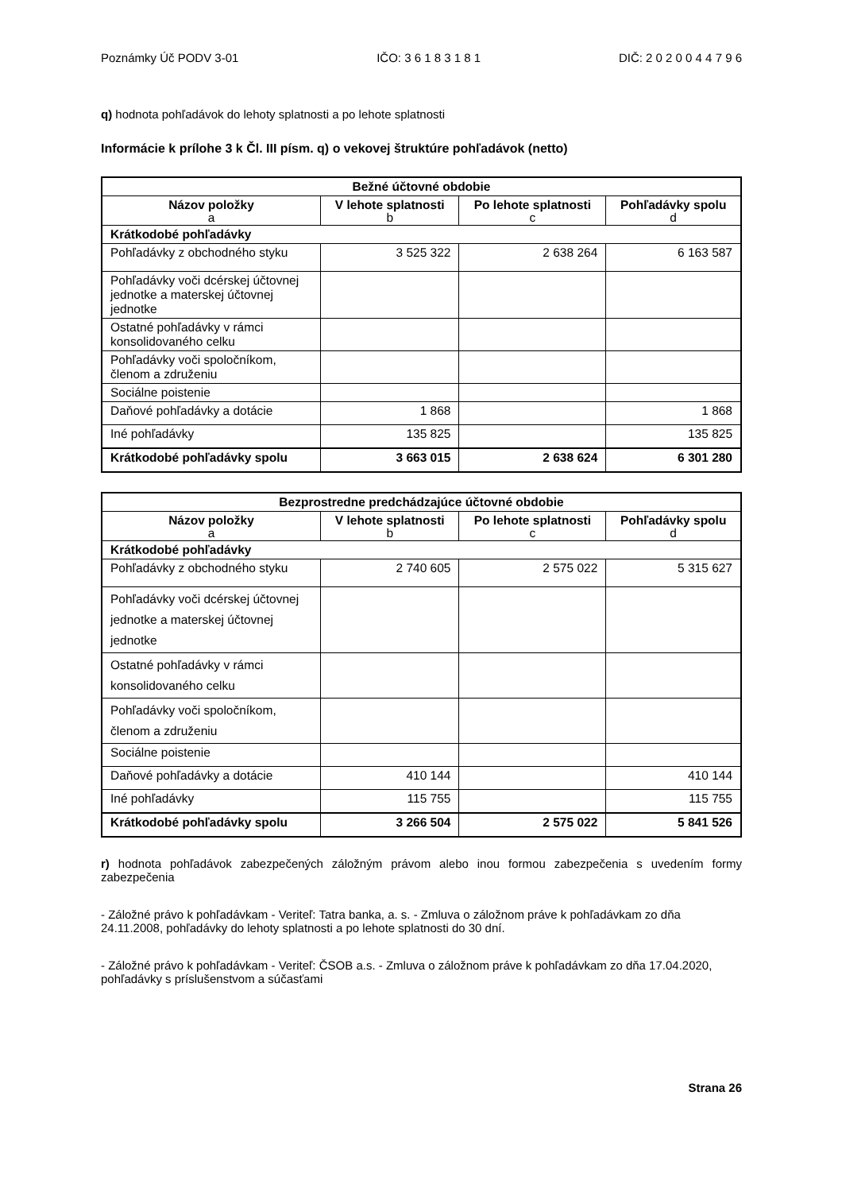Poznámky Úč PODV 3-01 IČO: 3 6 1 8 3 1 8 1 DIČ: 2 0 2 0 0 4 4 7 9 6
q) hodnota pohľadávok do lehoty splatnosti a po lehote splatnosti
Informácie k prílohe 3 k Čl. III písm. q) o vekovej štruktúre pohľadávok (netto)
| Bežné účtovné obdobie | | | |
| --- | --- | --- | --- |
| Názov položky a | V lehote splatnosti b | Po lehote splatnosti c | Pohľadávky spolu d |
| Krátkodobé pohľadávky | | | |
| Pohľadávky z obchodného styku | 3 525 322 | 2 638 264 | 6 163 587 |
| Pohľadávky voči dcérskej účtovnej jednotke a materskej účtovnej jednotke | | | |
| Ostatné pohľadávky v rámci konsolidovaného celku | | | |
| Pohľadávky voči spoločníkom, členom a združeniu | | | |
| Sociálne poistenie | | | |
| Daňové pohľadávky a dotácie | 1 868 | | 1 868 |
| Iné pohľadávky | 135 825 | | 135 825 |
| Krátkodobé pohľadávky spolu | 3 663 015 | 2 638 624 | 6 301 280 |
| Bezprostredne predchádzajúce účtovné obdobie | | | |
| --- | --- | --- | --- |
| Názov položky a | V lehote splatnosti b | Po lehote splatnosti c | Pohľadávky spolu d |
| Krátkodobé pohľadávky | | | |
| Pohľadávky z obchodného styku | 2 740 605 | 2 575 022 | 5 315 627 |
| Pohľadávky voči dcérskej účtovnej jednotke a materskej účtovnej jednotke | | | |
| Ostatné pohľadávky v rámci konsolidovaného celku | | | |
| Pohľadávky voči spoločníkom, členom a združeniu | | | |
| Sociálne poistenie | | | |
| Daňové pohľadávky a dotácie | 410 144 | | 410 144 |
| Iné pohľadávky | 115 755 | | 115 755 |
| Krátkodobé pohľadávky spolu | 3 266 504 | 2 575 022 | 5 841 526 |
r) hodnota pohľadávok zabezpečených záložným právom alebo inou formou zabezpečenia s uvedením formy zabezpečenia
- Záložné právo k pohľadávkam - Veriteľ: Tatra banka, a. s. - Zmluva o záložnom práve k pohľadávkam zo dňa 24.11.2008, pohľadávky do lehoty splatnosti a po lehote splatnosti do 30 dní.
- Záložné právo k pohľadávkam - Veriteľ: ČSOB a.s. - Zmluva o záložnom práve k pohľadávkam zo dňa 17.04.2020, pohľadávky s príslušenstvom a súčasťami
Strana 26